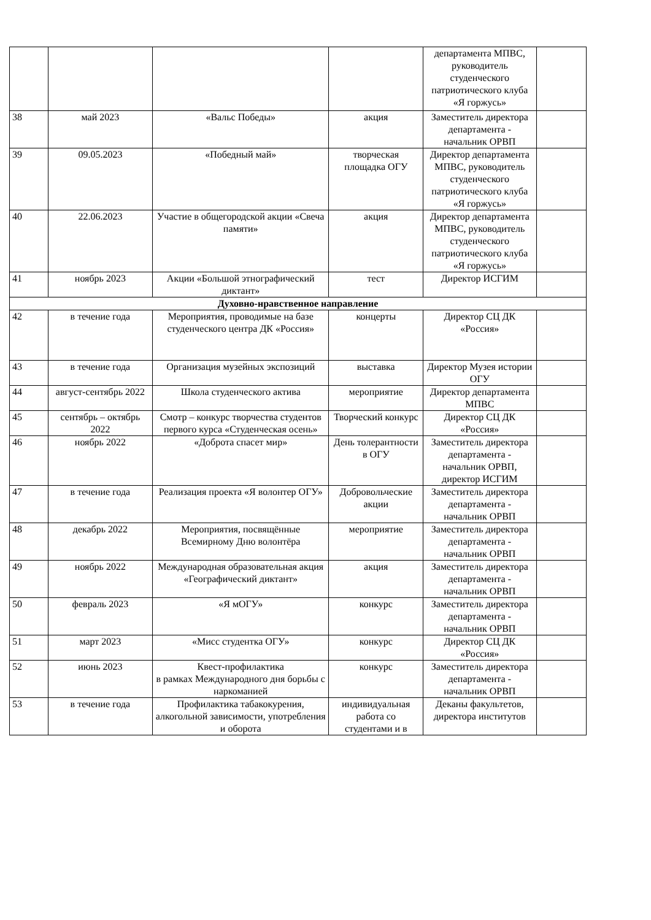| | | | | департамента МПВС, руководитель студенческого патриотического клуба «Я горжусь» | |
| 38 | май 2023 | «Вальс Победы» | акция | Заместитель директора департамента - начальник ОРВП | |
| 39 | 09.05.2023 | «Победный май» | творческая площадка ОГУ | Директор департамента МПВС, руководитель студенческого патриотического клуба «Я горжусь» | |
| 40 | 22.06.2023 | Участие в общегородской акции «Свеча памяти» | акция | Директор департамента МПВС, руководитель студенческого патриотического клуба «Я горжусь» | |
| 41 | ноябрь 2023 | Акции «Большой этнографический диктант» | тест | Директор ИСГИМ | |
| Духовно-нравственное направление | | | | | |
| 42 | в течение года | Мероприятия, проводимые на базе студенческого центра ДК «Россия» | концерты | Директор СЦ ДК «Россия» | |
| 43 | в течение года | Организация музейных экспозиций | выставка | Директор Музея истории ОГУ | |
| 44 | август-сентябрь 2022 | Школа студенческого актива | мероприятие | Директор департамента МПВС | |
| 45 | сентябрь – октябрь 2022 | Смотр – конкурс творчества студентов первого курса «Студенческая осень» | Творческий конкурс | Директор СЦ ДК «Россия» | |
| 46 | ноябрь 2022 | «Доброта спасет мир» | День толерантности в ОГУ | Заместитель директора департамента - начальник ОРВП, директор ИСГИМ | |
| 47 | в течение года | Реализация проекта «Я волонтер ОГУ» | Добровольческие акции | Заместитель директора департамента - начальник ОРВП | |
| 48 | декабрь 2022 | Мероприятия, посвящённые Всемирному Дню волонтёра | мероприятие | Заместитель директора департамента - начальник ОРВП | |
| 49 | ноябрь 2022 | Международная образовательная акция «Географический диктант» | акция | Заместитель директора департамента - начальник ОРВП | |
| 50 | февраль 2023 | «Я мОГУ» | конкурс | Заместитель директора департамента - начальник ОРВП | |
| 51 | март 2023 | «Мисс студентка ОГУ» | конкурс | Директор СЦ ДК «Россия» | |
| 52 | июнь 2023 | Квест-профилактика в рамках Международного дня борьбы с наркоманией | конкурс | Заместитель директора департамента - начальник ОРВП | |
| 53 | в течение года | Профилактика табакокурения, алкогольной зависимости, употребления и оборота | индивидуальная работа со студентами и в | Деканы факультетов, директора институтов | |